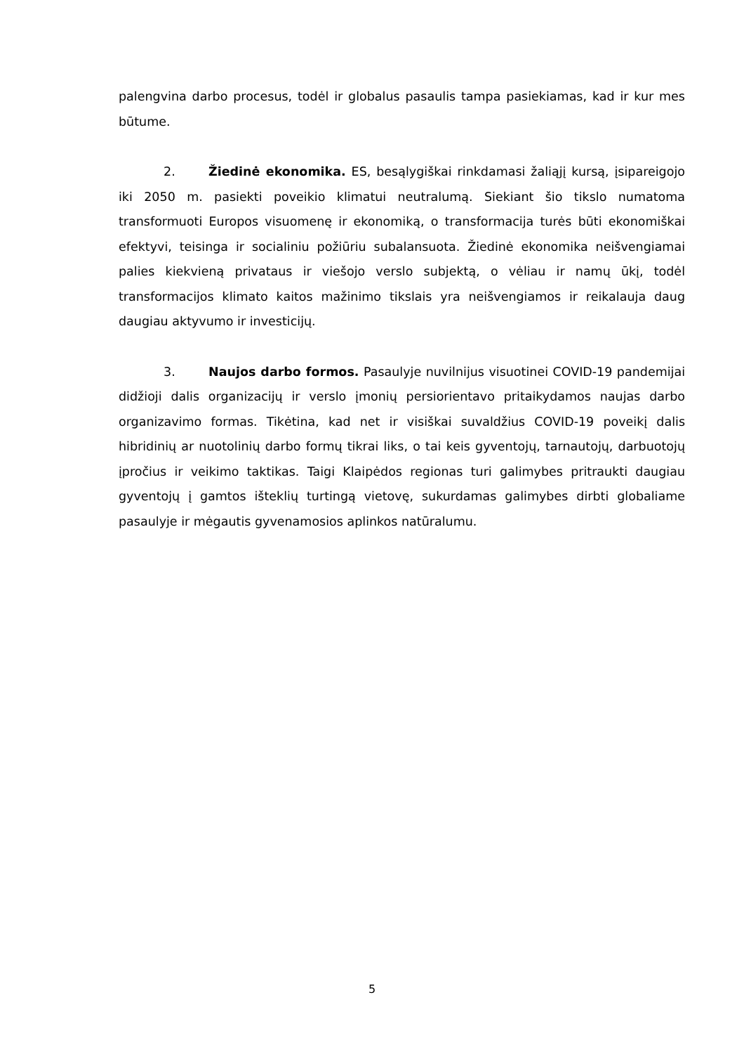palengvina darbo procesus, todėl ir globalus pasaulis tampa pasiekiamas, kad ir kur mes būtume.
2. Žiedinė ekonomika. ES, besąlygiškai rinkdamasi žaliąjį kursą, įsipareigojo iki 2050 m. pasiekti poveikio klimatui neutralumą. Siekiant šio tikslo numatoma transformuoti Europos visuomenę ir ekonomiką, o transformacija turės būti ekonomiškai efektyvi, teisinga ir socialiniu požiūriu subalansuota. Žiedinė ekonomika neišvengiamai palies kiekvieną privataus ir viešojo verslo subjektą, o vėliau ir namų ūkį, todėl transformacijos klimato kaitos mažinimo tikslais yra neišvengiamos ir reikalauja daug daugiau aktyvumo ir investicijų.
3. Naujos darbo formos. Pasaulyje nuvilnijus visuotinei COVID-19 pandemijai didžioji dalis organizacijų ir verslo įmonių persiorientavo pritaikydamos naujas darbo organizavimo formas. Tikėtina, kad net ir visiškai suvaldžius COVID-19 poveikį dalis hibridinių ar nuotolinių darbo formų tikrai liks, o tai keis gyventojų, tarnautojų, darbuotojų įpročius ir veikimo taktikas. Taigi Klaipėdos regionas turi galimybes pritraukti daugiau gyventojų į gamtos išteklių turtingą vietovę, sukurdamas galimybes dirbti globaliame pasaulyje ir mėgautis gyvenamosios aplinkos natūralumu.
5